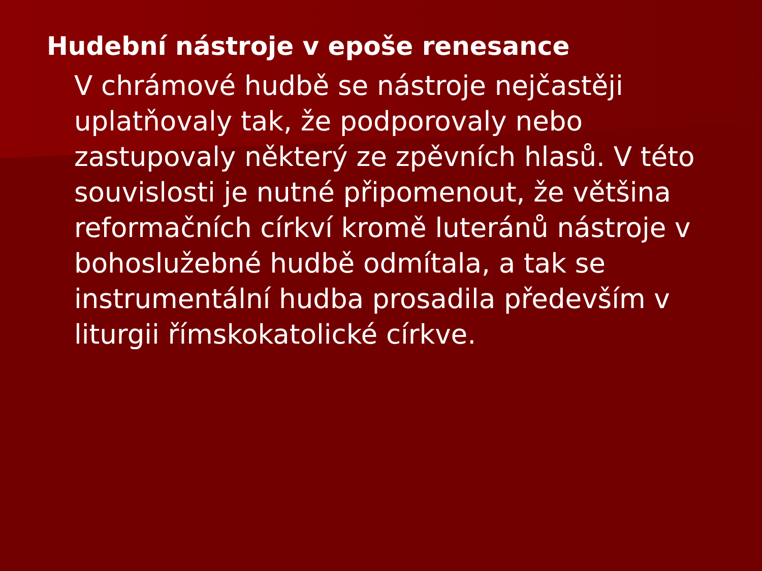Hudební nástroje v epoše renesance
V chrámové hudbě se nástroje nejčastěji uplatňovaly tak, že podporovaly nebo zastupovaly některý ze zpěvních hlasů. V této souvislosti je nutné připomenout, že většina reformačních církví kromě luteránů nástroje v bohoslužebné hudbě odmítala, a tak se instrumentální hudba prosadila především v liturgii římskokatolické církve.